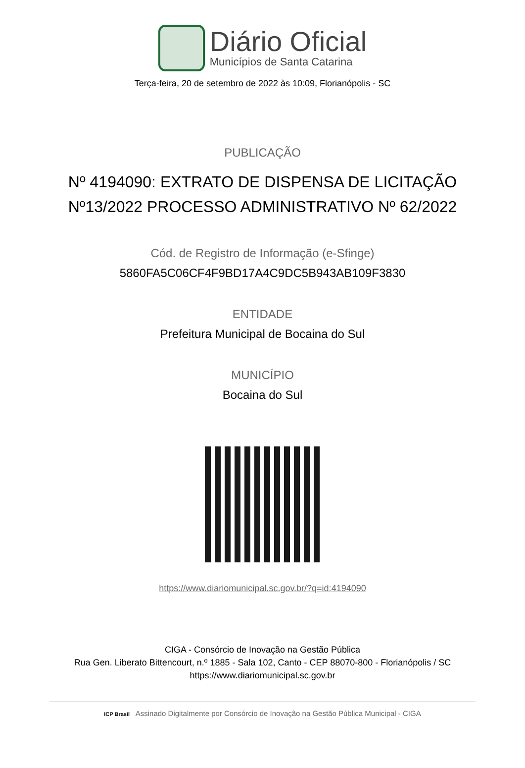Diário Oficial
Municípios de Santa Catarina
Terça-feira, 20 de setembro de 2022 às 10:09, Florianópolis - SC
PUBLICAÇÃO
Nº 4194090: EXTRATO DE DISPENSA DE LICITAÇÃO Nº13/2022 PROCESSO ADMINISTRATIVO Nº 62/2022
Cód. de Registro de Informação (e-Sfinge)
5860FA5C06CF4F9BD17A4C9DC5B943AB109F3830
ENTIDADE
Prefeitura Municipal de Bocaina do Sul
MUNICÍPIO
Bocaina do Sul
https://www.diariomunicipal.sc.gov.br/?q=id:4194090
CIGA - Consórcio de Inovação na Gestão Pública
Rua Gen. Liberato Bittencourt, n.º 1885 - Sala 102, Canto - CEP 88070-800 - Florianópolis / SC
https://www.diariomunicipal.sc.gov.br
ICP Brasil Assinado Digitalmente por Consórcio de Inovação na Gestão Pública Municipal - CIGA